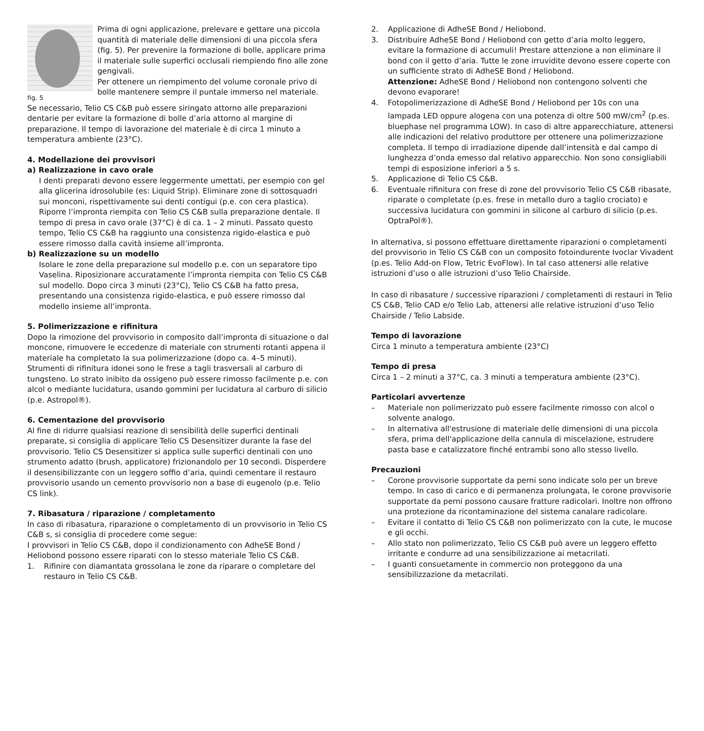fig. 5
Prima di ogni applicazione, prelevare e gettare una piccola quantità di materiale delle dimensioni di una piccola sfera (fig. 5). Per prevenire la formazione di bolle, applicare prima il materiale sulle superfici occlusali riempiendo fino alle zone gengivali.
Per ottenere un riempimento del volume coronale privo di bolle mantenere sempre il puntale immerso nel materiale.
Se necessario, Telio CS C&B può essere siringato attorno alle preparazioni dentarie per evitare la formazione di bolle d’aria attorno al margine di preparazione. Il tempo di lavorazione del materiale è di circa 1 minuto a temperatura ambiente (23°C).
4. Modellazione dei provvisori
a) Realizzazione in cavo orale
I denti preparati devono essere leggermente umettati, per esempio con gel alla glicerina idrosolubile (es: Liquid Strip). Eliminare zone di sottosquadri sui monconi, rispettivamente sui denti contigui (p.e. con cera plastica). Riporre l’impronta riempita con Telio CS C&B sulla preparazione dentale. Il tempo di presa in cavo orale (37°C) è di ca. 1 – 2 minuti. Passato questo tempo, Telio CS C&B ha raggiunto una consistenza rigido-elastica e può essere rimosso dalla cavità insieme all’impronta.
b) Realizzazione su un modello
Isolare le zone della preparazione sul modello p.e. con un separatore tipo Vaselina. Riposizionare accuratamente l’impronta riempita con Telio CS C&B sul modello. Dopo circa 3 minuti (23°C), Telio CS C&B ha fatto presa, presentando una consistenza rigido-elastica, e può essere rimosso dal modello insieme all’impronta.
5. Polimerizzazione e rifinitura
Dopo la rimozione del provvisorio in composito dall’impronta di situazione o dal moncone, rimuovere le eccedenze di materiale con strumenti rotanti appena il materiale ha completato la sua polimerizzazione (dopo ca. 4–5 minuti). Strumenti di rifinitura idonei sono le frese a tagli trasversali al carburo di tungsteno. Lo strato inibito da ossigeno può essere rimosso facilmente p.e. con alcol o mediante lucidatura, usando gommini per lucidatura al carburo di silicio (p.e. Astropol®).
6. Cementazione del provvisorio
Al fine di ridurre qualsiasi reazione di sensibilità delle superfici dentinali preparate, si consiglia di applicare Telio CS Desensitizer durante la fase del provvisorio. Telio CS Desensitizer si applica sulle superfici dentinali con uno strumento adatto (brush, applicatore) frizionandolo per 10 secondi. Disperdere il desensibilizzante con un leggero soffio d’aria, quindi cementare il restauro provvisorio usando un cemento provvisorio non a base di eugenolo (p.e. Telio CS link).
7. Ribasatura / riparazione / completamento
In caso di ribasatura, riparazione o completamento di un provvisorio in Telio CS C&B s, si consiglia di procedere come segue:
I provvisori in Telio CS C&B, dopo il condizionamento con AdheSE Bond / Heliobond possono essere riparati con lo stesso materiale Telio CS C&B.
1. Rifinire con diamantata grossolana le zone da riparare o completare del restauro in Telio CS C&B.
2. Applicazione di AdheSE Bond / Heliobond.
3. Distribuire AdheSE Bond / Heliobond con getto d’aria molto leggero, evitare la formazione di accumuli! Prestare attenzione a non eliminare il bond con il getto d’aria. Tutte le zone irruvidite devono essere coperte con un sufficiente strato di AdheSE Bond / Heliobond.
Attenzione: AdheSE Bond / Heliobond non contengono solventi che devono evaporare!
4. Fotopolimerizzazione di AdheSE Bond / Heliobond per 10s con una lampada LED oppure alogena con una potenza di oltre 500 mW/cm<sup>2</sup> (p.es. bluephase nel programma LOW). In caso di altre apparecchiature, attenersi alle indicazioni del relativo produttore per ottenere una polimerizzazione completa. Il tempo di irradiazione dipende dall’intensità e dal campo di lunghezza d’onda emesso dal relativo apparecchio. Non sono consigliabili tempi di esposizione inferiori a 5 s.
5. Applicazione di Telio CS C&B.
6. Eventuale rifinitura con frese di zone del provvisorio Telio CS C&B ribasate, riparate o completate (p.es. frese in metallo duro a taglio crociato) e successiva lucidatura con gommini in silicone al carburo di silicio (p.es. OptraPol®).
In alternativa, si possono effettuare direttamente riparazioni o completamenti del provvisorio in Telio CS C&B con un composito fotoindurente Ivoclar Vivadent (p.es. Telio Add-on Flow, Tetric EvoFlow). In tal caso attenersi alle relative istruzioni d’uso o alle istruzioni d’uso Telio Chairside.
In caso di ribasature / successive riparazioni / completamenti di restauri in Telio CS C&B, Telio CAD e/o Telio Lab, attenersi alle relative istruzioni d’uso Telio Chairside / Telio Labside.
Tempo di lavorazione
Circa 1 minuto a temperatura ambiente (23°C)
Tempo di presa
Circa 1 – 2 minuti a 37°C, ca. 3 minuti a temperatura ambiente (23°C).
Particolari avvertenze
– Materiale non polimerizzato può essere facilmente rimosso con alcol o solvente analogo.
– In alternativa all'estrusione di materiale delle dimensioni di una piccola sfera, prima dell'applicazione della cannula di miscelazione, estrudere pasta base e catalizzatore finché entrambi sono allo stesso livello.
Precauzioni
– Corone provvisorie supportate da perni sono indicate solo per un breve tempo. In caso di carico e di permanenza prolungata, le corone provvisorie supportate da perni possono causare fratture radicolari. Inoltre non offrono una protezione da ricontaminazione del sistema canalare radicolare.
– Evitare il contatto di Telio CS C&B non polimerizzato con la cute, le mucose e gli occhi.
– Allo stato non polimerizzato, Telio CS C&B può avere un leggero effetto irritante e condurre ad una sensibilizzazione ai metacrilati.
– I guanti consuetamente in commercio non proteggono da una sensibilizzazione da metacrilati.